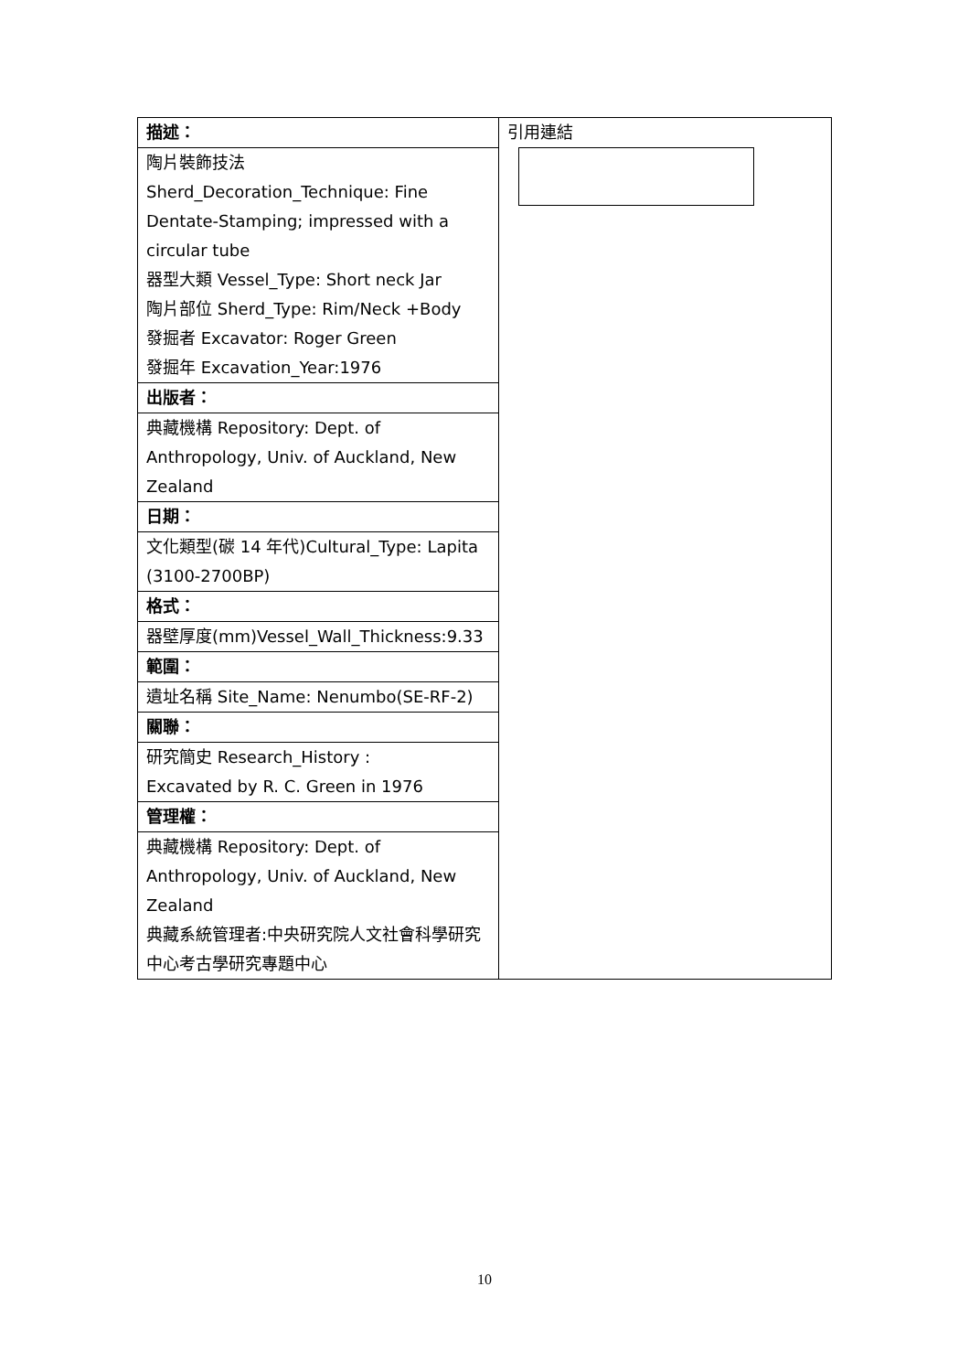| 描述： | 引用連結 |
| 陶片裝飾技法 Sherd_Decoration_Technique: Fine Dentate-Stamping; impressed with a circular tube 器型大類 Vessel_Type: Short neck Jar 陶片部位 Sherd_Type: Rim/Neck +Body 發掘者 Excavator: Roger Green 發掘年 Excavation_Year:1976 | |
| 出版者： | |
| 典藏機構 Repository: Dept. of Anthropology, Univ. of Auckland, New Zealand | |
| 日期： | |
| 文化類型(碳 14 年代)Cultural_Type: Lapita (3100-2700BP) | |
| 格式： | |
| 器壁厚度(mm)Vessel_Wall_Thickness:9.33 | |
| 範圍： | |
| 遺址名稱 Site_Name: Nenumbo(SE-RF-2) | |
| 關聯： | |
| 研究簡史 Research_History : Excavated by R. C. Green in 1976 | |
| 管理權： | |
| 典藏機構 Repository: Dept. of Anthropology, Univ. of Auckland, New Zealand 典藏系統管理者:中央研究院人文社會科學研究中心考古學研究專題中心 | |
10